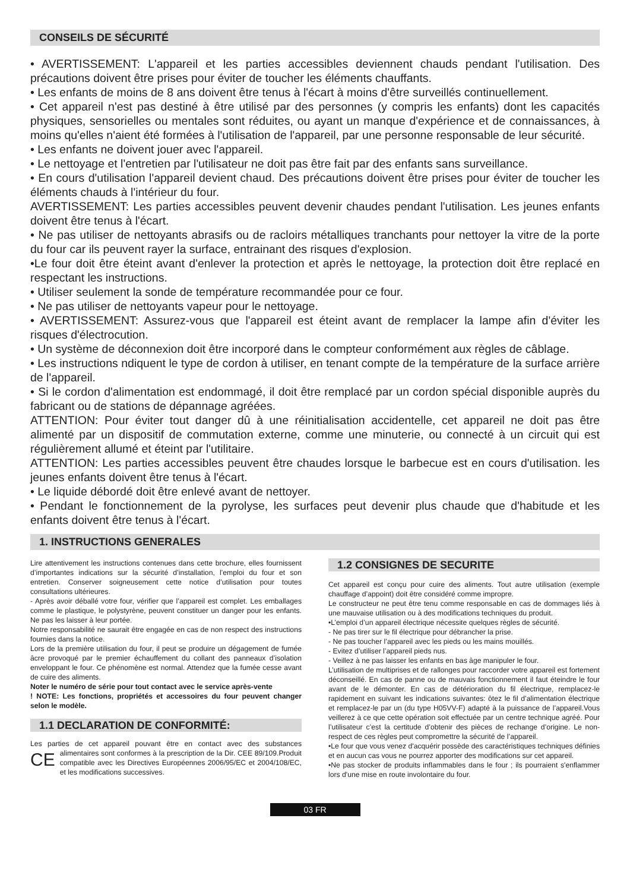CONSEILS DE SÉCURITÉ
• AVERTISSEMENT: L'appareil et les parties accessibles deviennent chauds pendant l'utilisation. Des précautions doivent être prises pour éviter de toucher les éléments chauffants.
• Les enfants de moins de 8 ans doivent être tenus à l'écart à moins d'être surveillés continuellement.
• Cet appareil n'est pas destiné à être utilisé par des personnes (y compris les enfants) dont les capacités physiques, sensorielles ou mentales sont réduites, ou ayant un manque d'expérience et de connaissances, à moins qu'elles n'aient été formées à l'utilisation de l'appareil, par une personne responsable de leur sécurité.
• Les enfants ne doivent jouer avec l'appareil.
• Le nettoyage et l'entretien par l'utilisateur ne doit pas être fait par des enfants sans surveillance.
• En cours d'utilisation l'appareil devient chaud. Des précautions doivent être prises pour éviter de toucher les éléments chauds à l'intérieur du four.
AVERTISSEMENT: Les parties accessibles peuvent devenir chaudes pendant l'utilisation. Les jeunes enfants doivent être tenus à l'écart.
• Ne pas utiliser de nettoyants abrasifs ou de racloirs métalliques tranchants pour nettoyer la vitre de la porte du four car ils peuvent rayer la surface, entrainant des risques d'explosion.
•Le four doit être éteint avant d'enlever la protection et après le nettoyage, la protection doit être replacé en respectant les instructions.
• Utiliser seulement la sonde de température recommandée pour ce four.
• Ne pas utiliser de nettoyants vapeur pour le nettoyage.
• AVERTISSEMENT: Assurez-vous que l'appareil est éteint avant de remplacer la lampe afin d'éviter les risques d'électrocution.
• Un système de déconnexion doit être incorporé dans le compteur conformément aux règles de câblage.
• Les instructions ndiquent le type de cordon à utiliser, en tenant compte de la température de la surface arrière de l'appareil.
• Si le cordon d'alimentation est endommagé, il doit être remplacé par un cordon spécial disponible auprès du fabricant ou de stations de dépannage agréées.
ATTENTION: Pour éviter tout danger dû à une réinitialisation accidentelle, cet appareil ne doit pas être alimenté par un dispositif de commutation externe, comme une minuterie, ou connecté à un circuit qui est régulièrement allumé et éteint par l'utilitaire.
ATTENTION: Les parties accessibles peuvent être chaudes lorsque le barbecue est en cours d'utilisation. les jeunes enfants doivent être tenus à l'écart.
• Le liquide débordé doit être enlevé avant de nettoyer.
• Pendant le fonctionnement de la pyrolyse, les surfaces peut devenir plus chaude que d'habitude et les enfants doivent être tenus à l'écart.
1. INSTRUCTIONS GENERALES
Lire attentivement les instructions contenues dans cette brochure, elles fournissent d’importantes indications sur la sécurité d’installation, l’emploi du four et son entretien. Conserver soigneusement cette notice d’utilisation pour toutes consultations ultérieures.
- Après avoir déballé votre four, vérifier que l’appareil est complet. Les emballages comme le plastique, le polystyrène, peuvent constituer un danger pour les enfants. Ne pas les laisser à leur portée.
Notre responsabilité ne saurait être engagée en cas de non respect des instructions fournies dans la notice.
Lors de la première utilisation du four, il peut se produire un dégagement de fumée âcre provoqué par le premier échauffement du collant des panneaux d’isolation enveloppant le four. Ce phénomène est normal. Attendez que la fumée cesse avant de cuire des aliments.
Noter le numéro de série pour tout contact avec le service après-vente
! NOTE: Les fonctions, propriétés et accessoires du four peuvent changer selon le modèle.
1.1 DECLARATION DE CONFORMITÉ:
Les parties de cet appareil pouvant être en contact avec des substances alimentaires sont conformes à la prescription de la Dir. CEE CE 89/109.Produit compatible avec les Directives Européennes 2006/95/EC et 2004/108/EC, et les modifications successives.
1.2 CONSIGNES DE SECURITE
Cet appareil est conçu pour cuire des aliments. Tout autre utilisation (exemple chauffage d’appoint) doit être considéré comme impropre.
Le constructeur ne peut être tenu comme responsable en cas de dommages liés à une mauvaise utilisation ou à des modifications techniques du produit.
•L’emploi d’un appareil électrique nécessite quelques règles de sécurité.
- Ne pas tirer sur le fil électrique pour débrancher la prise.
- Ne pas toucher l’appareil avec les pieds ou les mains mouillés.
- Evitez d’utiliser l’appareil pieds nus.
- Veillez à ne pas laisser les enfants en bas âge manipuler le four.
L’utilisation de multiprises et de rallonges pour raccorder votre appareil est fortement déconseillé. En cas de panne ou de mauvais fonctionnement il faut éteindre le four avant de le démonter. En cas de détérioration du fil électrique, remplacez-le rapidement en suivant les indications suivantes: ôtez le fil d’alimentation électrique et remplacez-le par un (du type H05VV-F) adapté à la puissance de l’appareil.Vous veillerez à ce que cette opération soit effectuée par un centre technique agréé. Pour l’utilisateur c’est la certitude d’obtenir des pièces de rechange d’origine. Le non-respect de ces règles peut compromettre la sécurité de l’appareil.
•Le four que vous venez d'acquérir possède des caractéristiques techniques définies et en aucun cas vous ne pourrez apporter des modifications sur cet appareil.
•Ne pas stocker de produits inflammables dans le four ; ils pourraient s'enflammer lors d'une mise en route involontaire du four.
03 FR